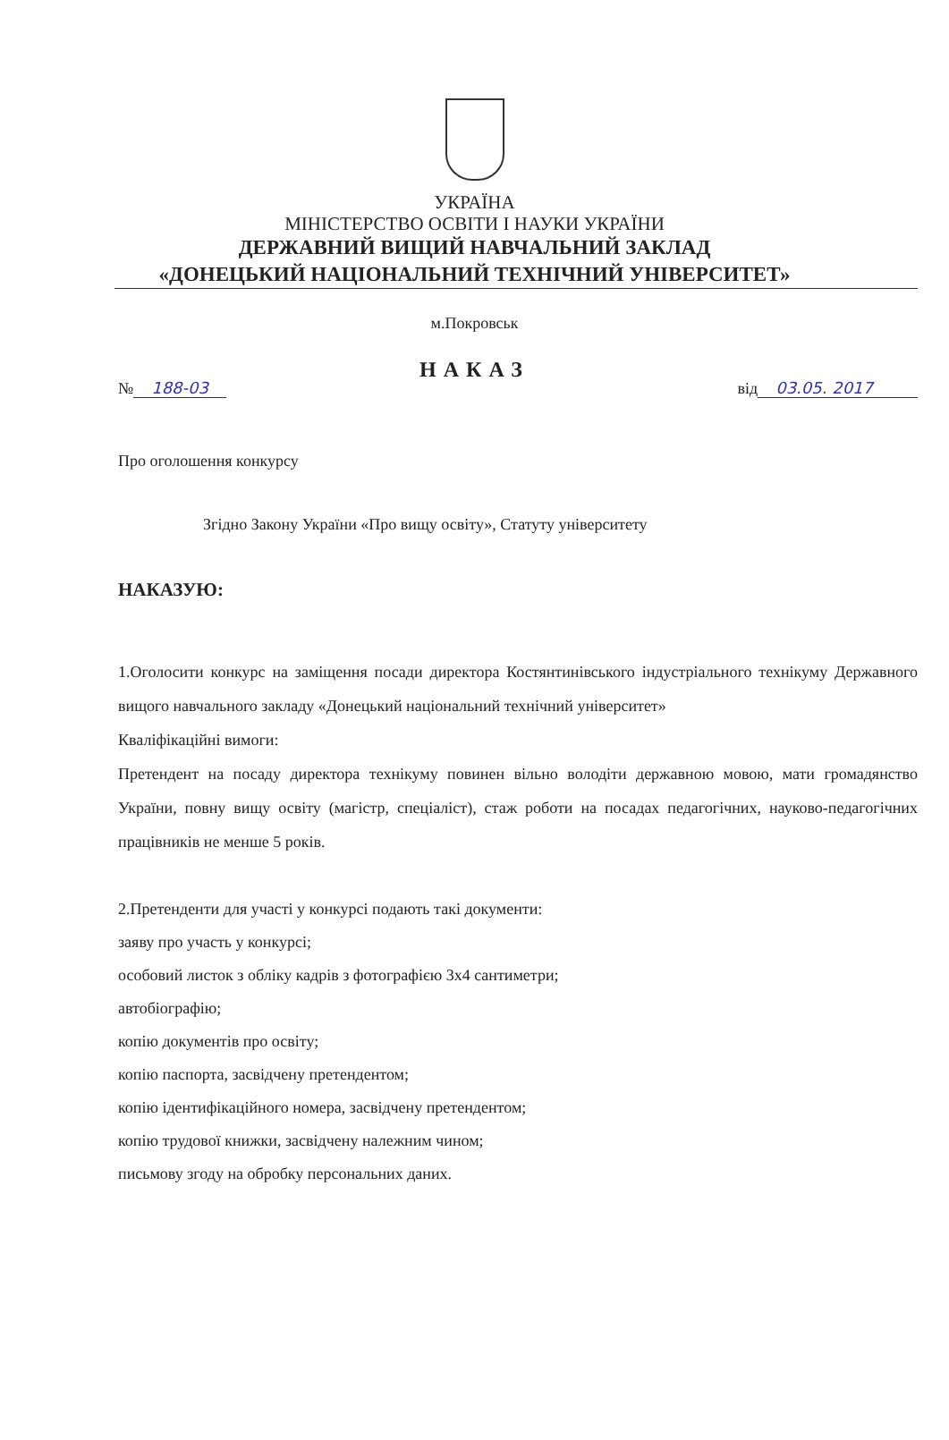УКРАЇНА
МІНІСТЕРСТВО ОСВІТИ І НАУКИ УКРАЇНИ
ДЕРЖАВНИЙ ВИЩИЙ НАВЧАЛЬНИЙ ЗАКЛАД
«ДОНЕЦЬКИЙ НАЦІОНАЛЬНИЙ ТЕХНІЧНИЙ УНІВЕРСИТЕТ»
м.Покровськ
НАКАЗ
№ 188-03 від 03.05. 2017
Про оголошення конкурсу
Згідно Закону України «Про вищу освіту», Статуту університету
НАКАЗУЮ:
1.Оголосити конкурс на заміщення посади директора Костянтинівського індустріального технікуму Державного вищого навчального закладу «Донецький національний технічний університет»
Кваліфікаційні вимоги:
Претендент на посаду директора технікуму повинен вільно володіти державною мовою, мати громадянство України, повну вищу освіту (магістр, спеціаліст), стаж роботи на посадах педагогічних, науково-педагогічних працівників не менше 5 років.
2.Претенденти для участі у конкурсі подають такі документи:
заяву про участь у конкурсі;
особовий листок з обліку кадрів з фотографією 3х4 сантиметри;
автобіографію;
копію документів про освіту;
копію паспорта, засвідчену претендентом;
копію ідентифікаційного номера, засвідчену претендентом;
копію трудової книжки, засвідчену належним чином;
письмову згоду на обробку персональних даних.